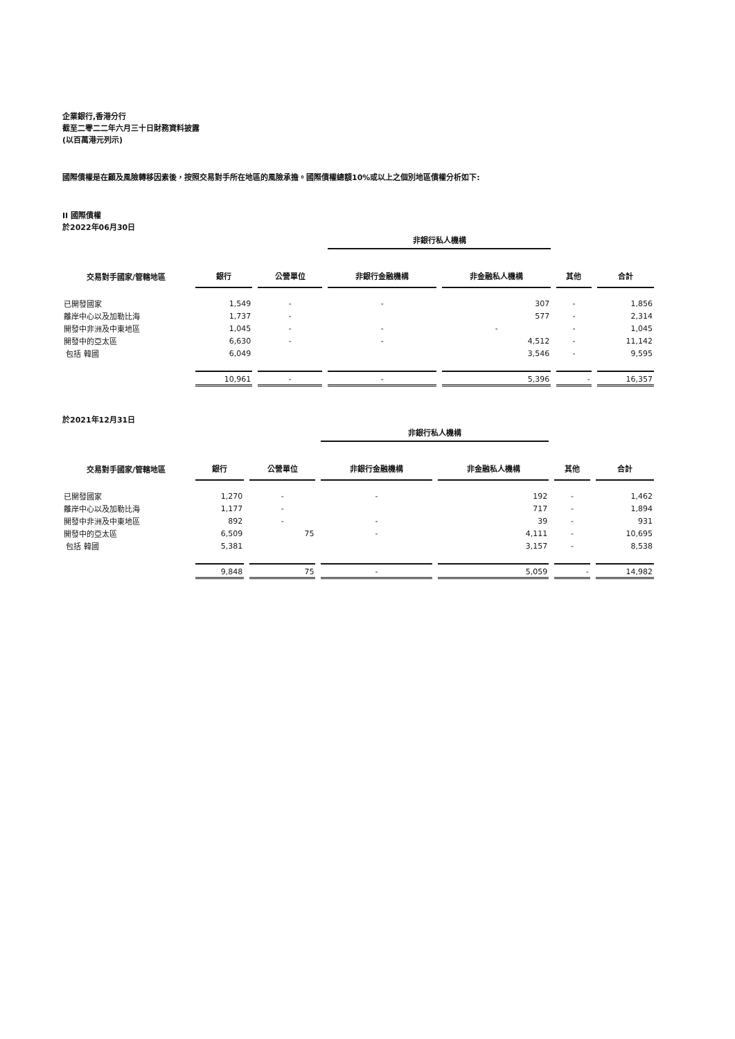企業銀行,香港分行
截至二零二二年六月三十日財務資料披露
(以百萬港元列示)
國際債權是在顧及風險轉移因素後，按照交易對手所在地區的風險承擔。國際債權總額10%或以上之個別地區債權分析如下:
II 國際債權
於2022年06月30日
| | | | 非銀行私人機構 | | | |
| --- | --- | --- | --- | --- | --- | --- |
| 交易對手國家/管轄地區 | 銀行 | 公營單位 | 非銀行金融機構 | 非金融私人機構 | 其他 | 合計 |
| 已開發國家 | 1,549 | - | - | 307 | - | 1,856 |
| 離岸中心以及加勒比海 | 1,737 | - | | 577 | - | 2,314 |
| 開發中非洲及中東地區 | 1,045 | - | - | - | - | 1,045 |
| 開發中的亞太區 | 6,630 | - | - | 4,512 | - | 11,142 |
| 包括 韓國 | 6,049 | | | 3,546 | - | 9,595 |
| | 10,961 | - | - | 5,396 | - | 16,357 |
於2021年12月31日
| | | | 非銀行私人機構 | | | |
| --- | --- | --- | --- | --- | --- | --- |
| 交易對手國家/管轄地區 | 銀行 | 公營單位 | 非銀行金融機構 | 非金融私人機構 | 其他 | 合計 |
| 已開發國家 | 1,270 | - | - | 192 | - | 1,462 |
| 離岸中心以及加勒比海 | 1,177 | - | | 717 | - | 1,894 |
| 開發中非洲及中東地區 | 892 | - | - | 39 | - | 931 |
| 開發中的亞太區 | 6,509 | 75 | - | 4,111 | - | 10,695 |
| 包括 韓國 | 5,381 | | | 3,157 | - | 8,538 |
| | 9,848 | 75 | - | 5,059 | - | 14,982 |